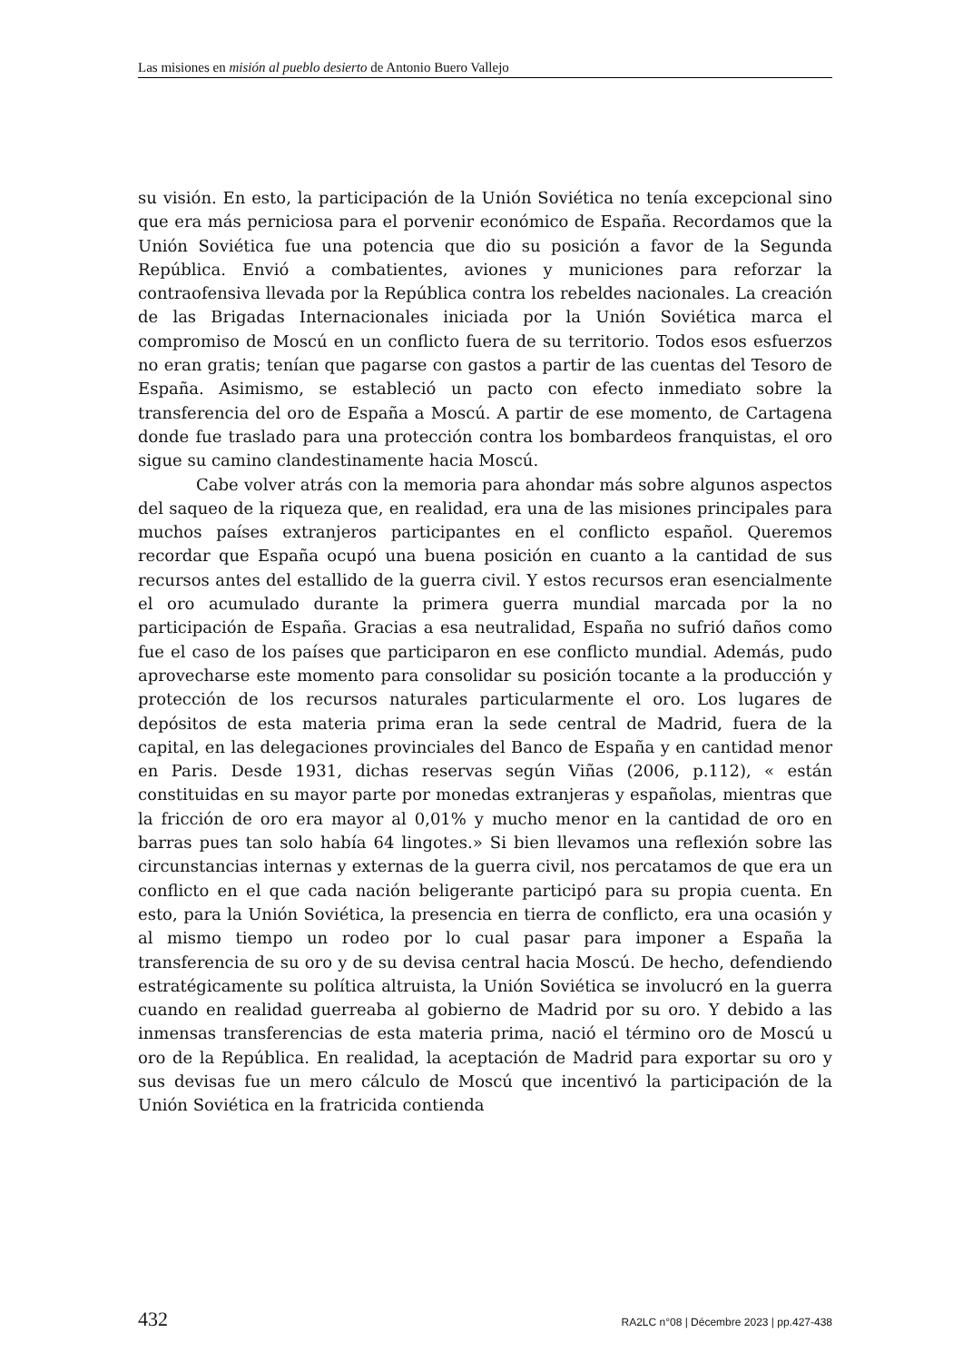Las misiones en misión al pueblo desierto de Antonio Buero Vallejo
su visión. En esto, la participación de la Unión Soviética no tenía excepcional sino que era más perniciosa para el porvenir económico de España. Recordamos que la Unión Soviética fue una potencia que dio su posición a favor de la Segunda República. Envió a combatientes, aviones y municiones para reforzar la contraofensiva llevada por la República contra los rebeldes nacionales. La creación de las Brigadas Internacionales iniciada por la Unión Soviética marca el compromiso de Moscú en un conflicto fuera de su territorio. Todos esos esfuerzos no eran gratis; tenían que pagarse con gastos a partir de las cuentas del Tesoro de España. Asimismo, se estableció un pacto con efecto inmediato sobre la transferencia del oro de España a Moscú. A partir de ese momento, de Cartagena donde fue traslado para una protección contra los bombardeos franquistas, el oro sigue su camino clandestinamente hacia Moscú.
Cabe volver atrás con la memoria para ahondar más sobre algunos aspectos del saqueo de la riqueza que, en realidad, era una de las misiones principales para muchos países extranjeros participantes en el conflicto español. Queremos recordar que España ocupó una buena posición en cuanto a la cantidad de sus recursos antes del estallido de la guerra civil. Y estos recursos eran esencialmente el oro acumulado durante la primera guerra mundial marcada por la no participación de España. Gracias a esa neutralidad, España no sufrió daños como fue el caso de los países que participaron en ese conflicto mundial. Además, pudo aprovecharse este momento para consolidar su posición tocante a la producción y protección de los recursos naturales particularmente el oro. Los lugares de depósitos de esta materia prima eran la sede central de Madrid, fuera de la capital, en las delegaciones provinciales del Banco de España y en cantidad menor en Paris. Desde 1931, dichas reservas según Viñas (2006, p.112), « están constituidas en su mayor parte por monedas extranjeras y españolas, mientras que la fricción de oro era mayor al 0,01% y mucho menor en la cantidad de oro en barras pues tan solo había 64 lingotes.» Si bien llevamos una reflexión sobre las circunstancias internas y externas de la guerra civil, nos percatamos de que era un conflicto en el que cada nación beligerante participó para su propia cuenta. En esto, para la Unión Soviética, la presencia en tierra de conflicto, era una ocasión y al mismo tiempo un rodeo por lo cual pasar para imponer a España la transferencia de su oro y de su devisa central hacia Moscú. De hecho, defendiendo estratégicamente su política altruista, la Unión Soviética se involucró en la guerra cuando en realidad guerreaba al gobierno de Madrid por su oro. Y debido a las inmensas transferencias de esta materia prima, nació el término oro de Moscú u oro de la República. En realidad, la aceptación de Madrid para exportar su oro y sus devisas fue un mero cálculo de Moscú que incentivó la participación de la Unión Soviética en la fratricida contienda
432 RA2LC n°08 | Décembre 2023 | pp.427-438